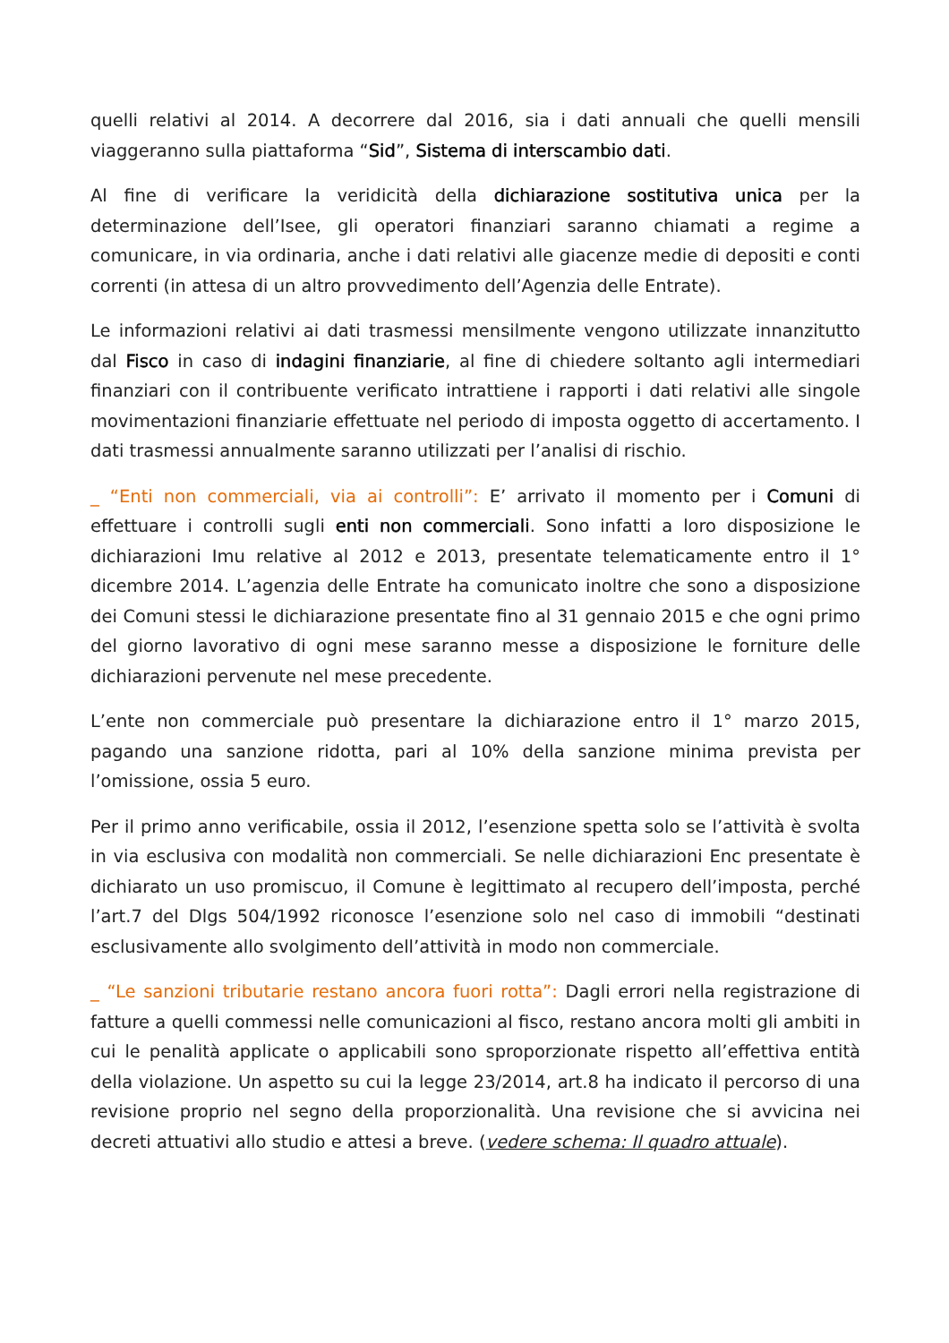quelli relativi al 2014. A decorrere dal 2016, sia i dati annuali che quelli mensili viaggeranno sulla piattaforma “Sid”, Sistema di interscambio dati.
Al fine di verificare la veridicità della dichiarazione sostitutiva unica per la determinazione dell’Isee, gli operatori finanziari saranno chiamati a regime a comunicare, in via ordinaria, anche i dati relativi alle giacenze medie di depositi e conti correnti (in attesa di un altro provvedimento dell’Agenzia delle Entrate).
Le informazioni relativi ai dati trasmessi mensilmente vengono utilizzate innanzitutto dal Fisco in caso di indagini finanziarie, al fine di chiedere soltanto agli intermediari finanziari con il contribuente verificato intrattiene i rapporti i dati relativi alle singole movimentazioni finanziarie effettuate nel periodo di imposta oggetto di accertamento. I dati trasmessi annualmente saranno utilizzati per l’analisi di rischio.
_ “Enti non commerciali, via ai controlli”: E’ arrivato il momento per i Comuni di effettuare i controlli sugli enti non commerciali. Sono infatti a loro disposizione le dichiarazioni Imu relative al 2012 e 2013, presentate telematicamente entro il 1° dicembre 2014. L’agenzia delle Entrate ha comunicato inoltre che sono a disposizione dei Comuni stessi le dichiarazione presentate fino al 31 gennaio 2015 e che ogni primo del giorno lavorativo di ogni mese saranno messe a disposizione le forniture delle dichiarazioni pervenute nel mese precedente.
L’ente non commerciale può presentare la dichiarazione entro il 1° marzo 2015, pagando una sanzione ridotta, pari al 10% della sanzione minima prevista per l’omissione, ossia 5 euro.
Per il primo anno verificabile, ossia il 2012, l’esenzione spetta solo se l’attività è svolta in via esclusiva con modalità non commerciali. Se nelle dichiarazioni Enc presentate è dichiarato un uso promiscuo, il Comune è legittimato al recupero dell’imposta, perché l’art.7 del Dlgs 504/1992 riconosce l’esenzione solo nel caso di immobili “destinati esclusivamente allo svolgimento dell’attività in modo non commerciale.
_ “Le sanzioni tributarie restano ancora fuori rotta”: Dagli errori nella registrazione di fatture a quelli commessi nelle comunicazioni al fisco, restano ancora molti gli ambiti in cui le penalità applicate o applicabili sono sproporzionate rispetto all’effettiva entità della violazione. Un aspetto su cui la legge 23/2014, art.8 ha indicato il percorso di una revisione proprio nel segno della proporzionalità. Una revisione che si avvicina nei decreti attuativi allo studio e attesi a breve. (vedere schema: Il quadro attuale).